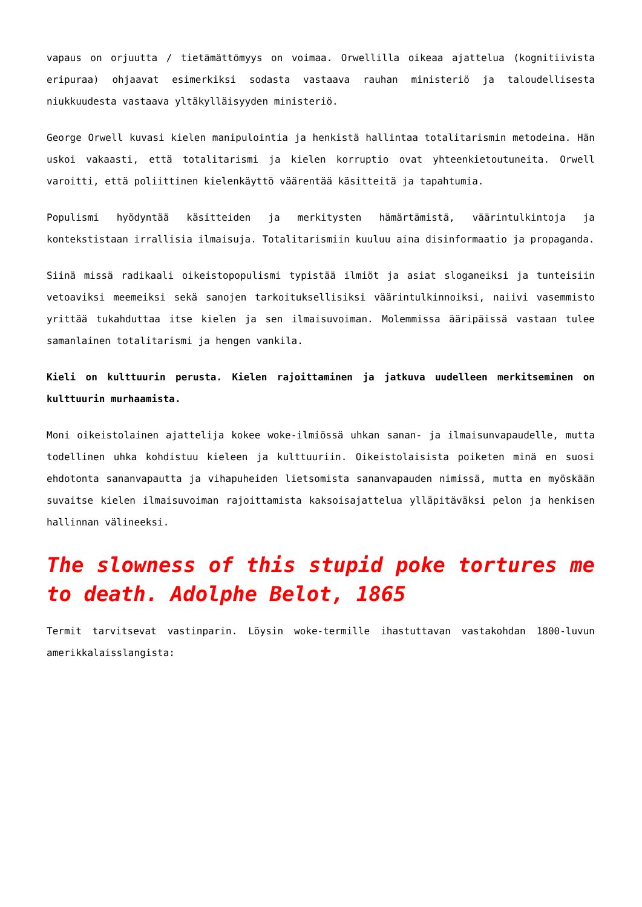vapaus on orjuutta / tietämättömyys on voimaa. Orwellilla oikeaa ajattelua (kognitiivista eripuraa) ohjaavat esimerkiksi sodasta vastaava rauhan ministeriö ja taloudellisesta niukkuudesta vastaava yltäkylläisyyden ministeriö.
George Orwell kuvasi kielen manipulointia ja henkistä hallintaa totalitarismin metodeina. Hän uskoi vakaasti, että totalitarismi ja kielen korruptio ovat yhteenkietoutuneita. Orwell varoitti, että poliittinen kielenkäyttö väärentää käsitteitä ja tapahtumia.
Populismi hyödyntää käsitteiden ja merkitysten hämärtämistä, väärintulkintoja ja kontekstistaan irrallisia ilmaisuja. Totalitarismiin kuuluu aina disinformaatio ja propaganda.
Siinä missä radikaali oikeistopopulismi typistää ilmiöt ja asiat sloganeiksi ja tunteisiin vetoaviksi meemeiksi sekä sanojen tarkoituksellisiksi väärintulkinnoiksi, naiivi vasemmisto yrittää tukahduttaa itse kielen ja sen ilmaisuvoiman. Molemmissa ääripäissä vastaan tulee samanlainen totalitarismi ja hengen vankila.
Kieli on kulttuurin perusta. Kielen rajoittaminen ja jatkuva uudelleen merkitseminen on kulttuurin murhaamista.
Moni oikeistolainen ajattelija kokee woke-ilmiössä uhkan sanan- ja ilmaisunvapaudelle, mutta todellinen uhka kohdistuu kieleen ja kulttuuriin. Oikeistolaisista poiketen minä en suosi ehdotonta sananvapautta ja vihapuheiden lietsomista sananvapauden nimissä, mutta en myöskään suvaitse kielen ilmaisuvoiman rajoittamista kaksoisajattelua ylläpitäväksi pelon ja henkisen hallinnan välineeksi.
The slowness of this stupid poke tortures me to death. Adolphe Belot, 1865
Termit tarvitsevat vastinparin. Löysin woke-termille ihastuttavan vastakohdan 1800-luvun amerikkalaisslangista: